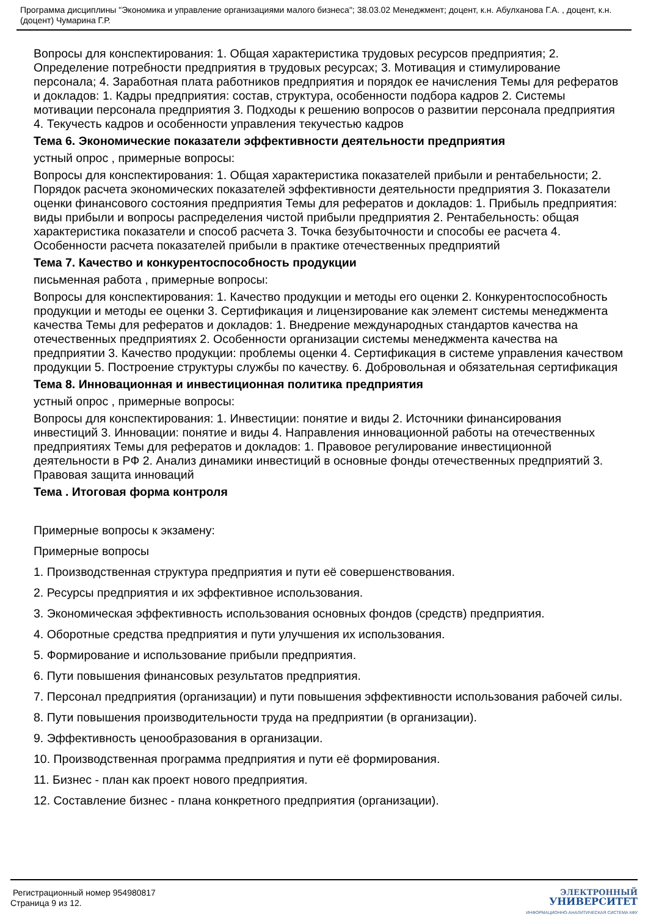Программа дисциплины "Экономика и управление организациями малого бизнеса"; 38.03.02 Менеджмент; доцент, к.н. Абулханова Г.А. , доцент, к.н. (доцент) Чумарина Г.Р.
Вопросы для конспектирования: 1. Общая характеристика трудовых ресурсов предприятия; 2. Определение потребности предприятия в трудовых ресурсах; 3. Мотивация и стимулирование персонала; 4. Заработная плата работников предприятия и порядок ее начисления Темы для рефератов и докладов: 1. Кадры предприятия: состав, структура, особенности подбора кадров 2. Системы мотивации персонала предприятия 3. Подходы к решению вопросов о развитии персонала предприятия 4. Текучесть кадров и особенности управления текучестью кадров
Тема 6. Экономические показатели эффективности деятельности предприятия
устный опрос , примерные вопросы:
Вопросы для конспектирования: 1. Общая характеристика показателей прибыли и рентабельности; 2. Порядок расчета экономических показателей эффективности деятельности предприятия 3. Показатели оценки финансового состояния предприятия Темы для рефератов и докладов: 1. Прибыль предприятия: виды прибыли и вопросы распределения чистой прибыли предприятия 2. Рентабельность: общая характеристика показатели и способ расчета 3. Точка безубыточности и способы ее расчета 4. Особенности расчета показателей прибыли в практике отечественных предприятий
Тема 7. Качество и конкурентоспособность продукции
письменная работа , примерные вопросы:
Вопросы для конспектирования: 1. Качество продукции и методы его оценки 2. Конкурентоспособность продукции и методы ее оценки 3. Сертификация и лицензирование как элемент системы менеджмента качества Темы для рефератов и докладов: 1. Внедрение международных стандартов качества на отечественных предприятиях 2. Особенности организации системы менеджмента качества на предприятии 3. Качество продукции: проблемы оценки 4. Сертификация в системе управления качеством продукции 5. Построение структуры службы по качеству. 6. Добровольная и обязательная сертификация
Тема 8. Инновационная и инвестиционная политика предприятия
устный опрос , примерные вопросы:
Вопросы для конспектирования: 1. Инвестиции: понятие и виды 2. Источники финансирования инвестиций 3. Инновации: понятие и виды 4. Направления инновационной работы на отечественных предприятиях Темы для рефератов и докладов: 1. Правовое регулирование инвестиционной деятельности в РФ 2. Анализ динамики инвестиций в основные фонды отечественных предприятий 3. Правовая защита инноваций
Тема . Итоговая форма контроля
Примерные вопросы к экзамену:
Примерные вопросы
1. Производственная структура предприятия и пути её совершенствования.
2. Ресурсы предприятия и их эффективное использования.
3. Экономическая эффективность использования основных фондов (средств) предприятия.
4. Оборотные средства предприятия и пути улучшения их использования.
5. Формирование и использование прибыли предприятия.
6. Пути повышения финансовых результатов предприятия.
7. Персонал предприятия (организации) и пути повышения эффективности использования рабочей силы.
8. Пути повышения производительности труда на предприятии (в организации).
9. Эффективность ценообразования в организации.
10. Производственная программа предприятия и пути её формирования.
11. Бизнес - план как проект нового предприятия.
12. Составление бизнес - плана конкретного предприятия (организации).
Регистрационный номер 954980817
Страница 9 из 12.
ЭЛЕКТРОННЫЙ
УНИВЕРСИТЕТ
ИНФОРМАЦИОННО-АНАЛИТИЧЕСКАЯ СИСТЕМА КФУ